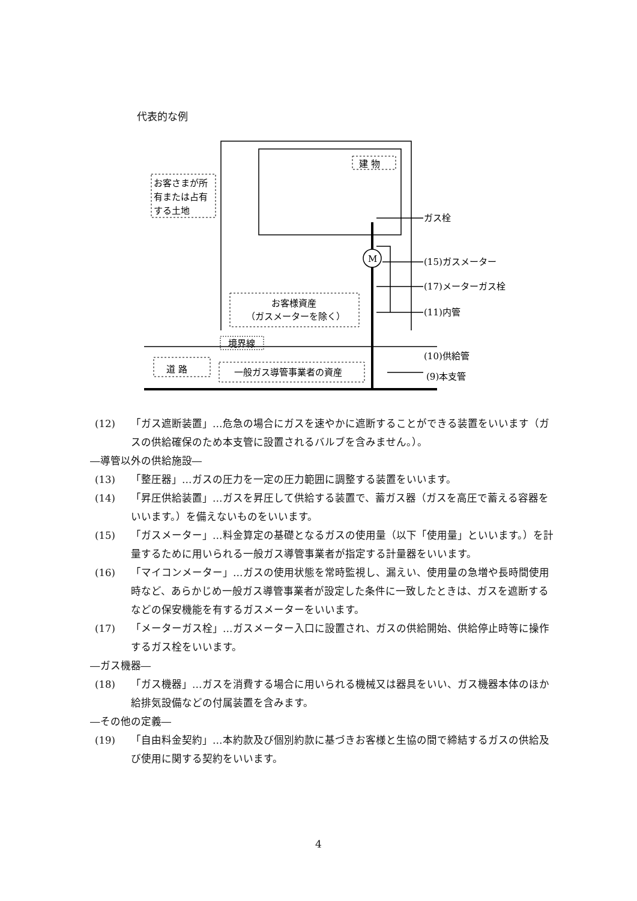代表的な例
建 物
お客さまが所
有または占有
する土地
お客様資産
（ガスメーターを除く）
境界線
道 路
一般ガス導管事業者の資産
M
ガス栓
(15)ガスメーター
(17)メーターガス栓
(11)内管
(10)供給管
(9)本支管
(12) 「ガス遮断装置」…危急の場合にガスを速やかに遮断することができる装置をいいます（ガスの供給確保のため本支管に設置されるバルブを含みません。）。
―導管以外の供給施設―
(13) 「整圧器」…ガスの圧力を一定の圧力範囲に調整する装置をいいます。
(14) 「昇圧供給装置」…ガスを昇圧して供給する装置で、蓄ガス器（ガスを高圧で蓄える容器をいいます。）を備えないものをいいます。
(15) 「ガスメーター」…料金算定の基礎となるガスの使用量（以下「使用量」といいます。）を計量するために用いられる一般ガス導管事業者が指定する計量器をいいます。
(16) 「マイコンメーター」…ガスの使用状態を常時監視し、漏えい、使用量の急増や長時間使用時など、あらかじめ一般ガス導管事業者が設定した条件に一致したときは、ガスを遮断するなどの保安機能を有するガスメーターをいいます。
(17) 「メーターガス栓」…ガスメーター入口に設置され、ガスの供給開始、供給停止時等に操作するガス栓をいいます。
―ガス機器―
(18) 「ガス機器」…ガスを消費する場合に用いられる機械又は器具をいい、ガス機器本体のほか給排気設備などの付属装置を含みます。
―その他の定義―
(19) 「自由料金契約」…本約款及び個別約款に基づきお客様と生協の間で締結するガスの供給及び使用に関する契約をいいます。
4